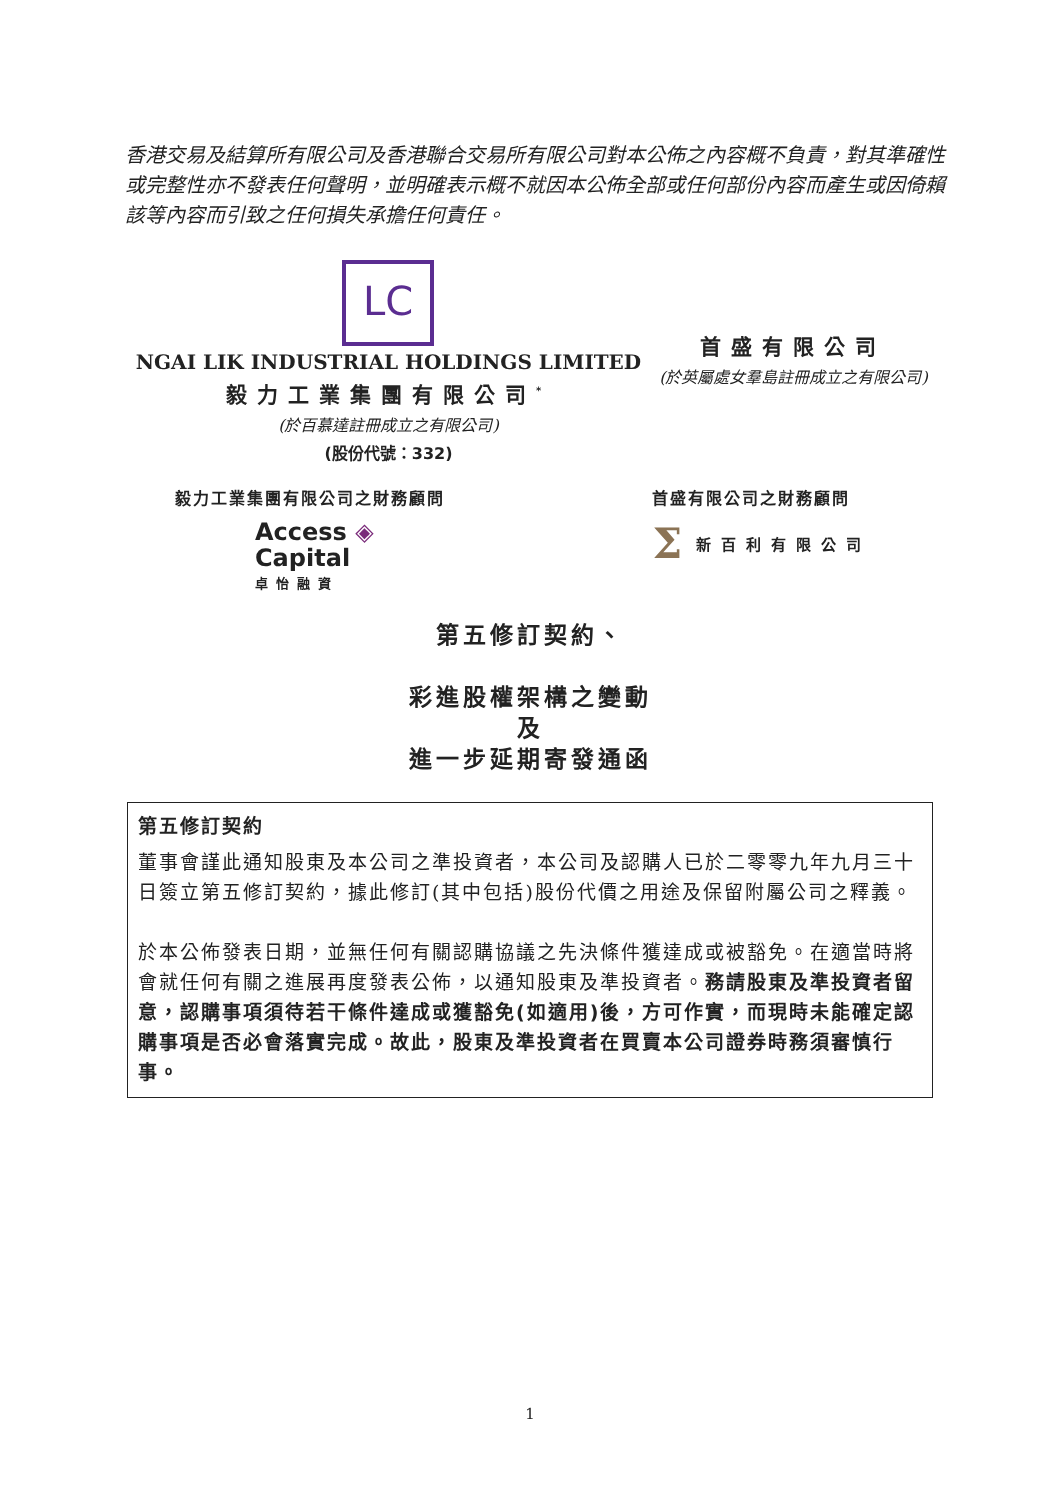香港交易及結算所有限公司及香港聯合交易所有限公司對本公佈之內容概不負責，對其準確性或完整性亦不發表任何聲明，並明確表示概不就因本公佈全部或任何部份內容而產生或因倚賴該等內容而引致之任何損失承擔任何責任。
LC
NGAI LIK INDUSTRIAL HOLDINGS LIMITED
毅力工業集團有限公司<sup>*</sup>
(於百慕達註冊成立之有限公司)
(股份代號：332)
首盛有限公司
(於英屬處女羣島註冊成立之有限公司)
毅力工業集團有限公司之財務顧問
Access ◈
Capital
卓怡融資
首盛有限公司之財務顧問
Σ新百利有限公司
第五修訂契約、
彩進股權架構之變動
及
進一步延期寄發通函
第五修訂契約
董事會謹此通知股東及本公司之準投資者，本公司及認購人已於二零零九年九月三十日簽立第五修訂契約，據此修訂(其中包括)股份代價之用途及保留附屬公司之釋義。
於本公佈發表日期，並無任何有關認購協議之先決條件獲達成或被豁免。在適當時將會就任何有關之進展再度發表公佈，以通知股東及準投資者。務請股東及準投資者留意，認購事項須待若干條件達成或獲豁免(如適用)後，方可作實，而現時未能確定認購事項是否必會落實完成。故此，股東及準投資者在買賣本公司證券時務須審慎行事。
1